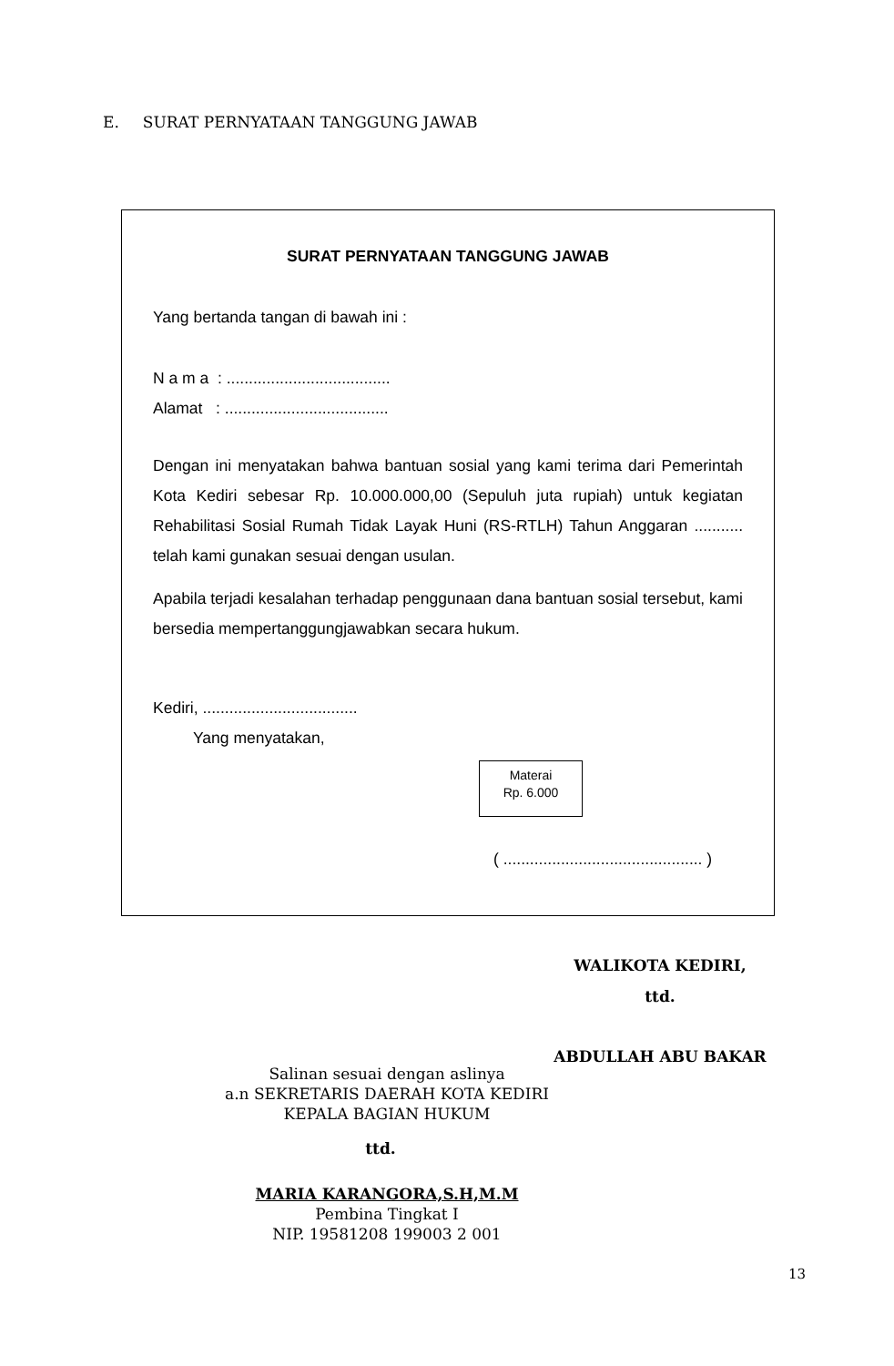E. SURAT PERNYATAAN TANGGUNG JAWAB
SURAT PERNYATAAN TANGGUNG JAWAB
Yang bertanda tangan di bawah ini :
N a m a : .....................................
Alamat : .....................................
Dengan ini menyatakan bahwa bantuan sosial yang kami terima dari Pemerintah Kota Kediri sebesar Rp. 10.000.000,00 (Sepuluh juta rupiah) untuk kegiatan Rehabilitasi Sosial Rumah Tidak Layak Huni (RS-RTLH) Tahun Anggaran ........... telah kami gunakan sesuai dengan usulan.
Apabila terjadi kesalahan terhadap penggunaan dana bantuan sosial tersebut, kami bersedia mempertanggungjawabkan secara hukum.
Kediri, ...................................
Yang menyatakan,
Materai
Rp. 6.000
( ............................................. )
WALIKOTA KEDIRI,
ttd.
ABDULLAH ABU BAKAR
Salinan sesuai dengan aslinya
a.n SEKRETARIS DAERAH KOTA KEDIRI
KEPALA BAGIAN HUKUM
ttd.
MARIA KARANGORA,S.H,M.M
Pembina Tingkat I
NIP. 19581208 199003 2 001
13